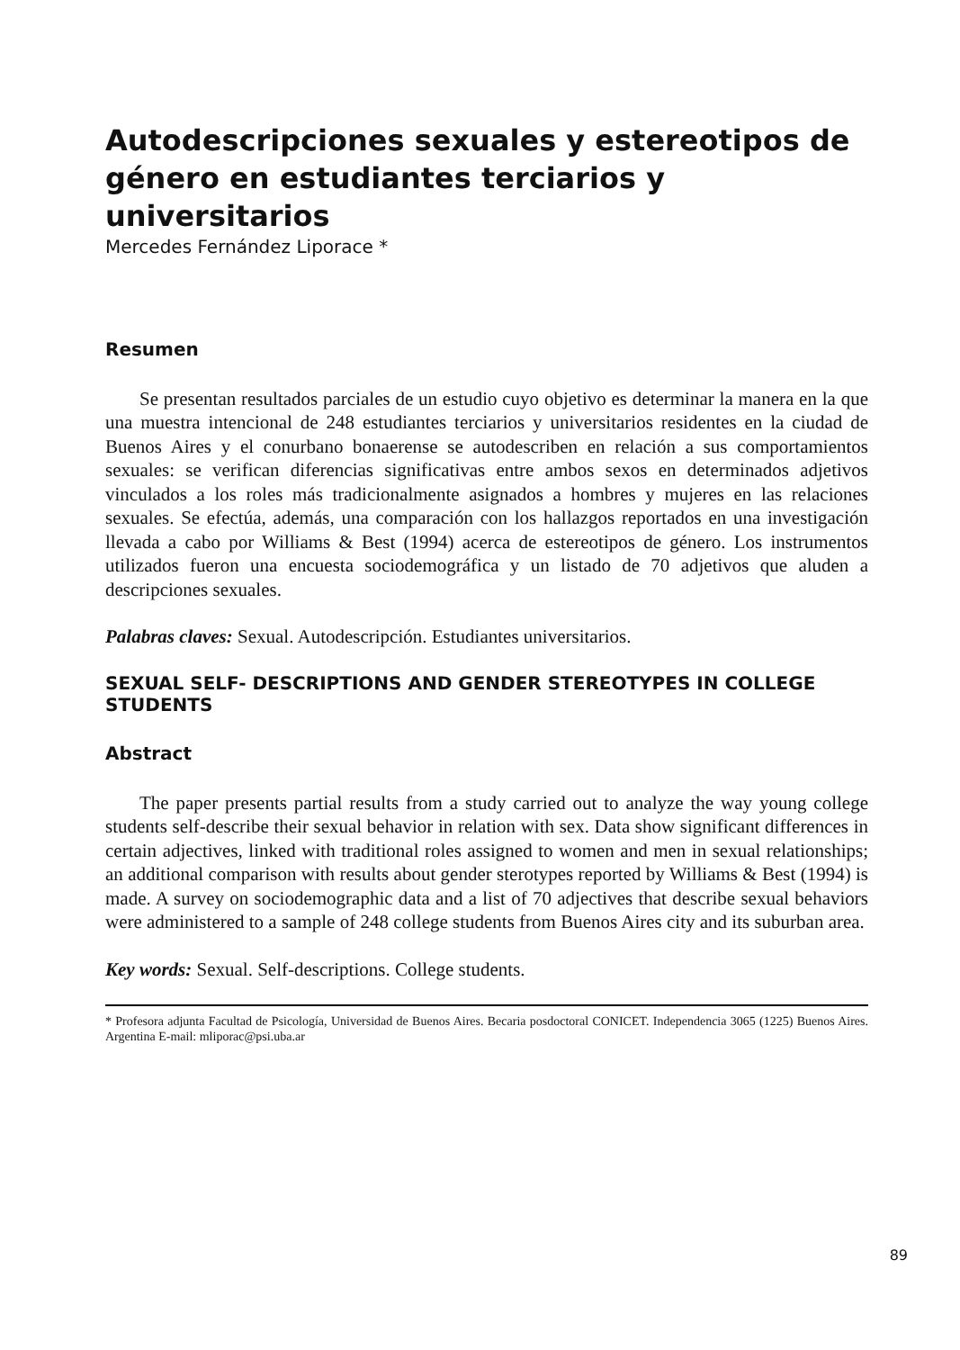Autodescripciones sexuales y estereotipos de género en estudiantes terciarios y universitarios
Mercedes Fernández Liporace *
Resumen
Se presentan resultados parciales de un estudio cuyo objetivo es determinar la manera en la que una muestra intencional de 248 estudiantes terciarios y universitarios residentes en la ciudad de Buenos Aires y el conurbano bonaerense se autodescriben en relación a sus comportamientos sexuales: se verifican diferencias significativas entre ambos sexos en determinados adjetivos vinculados a los roles más tradicionalmente asignados a hombres y mujeres en las relaciones sexuales. Se efectúa, además, una comparación con los hallazgos reportados en una investigación llevada a cabo por Williams & Best (1994) acerca de estereotipos de género. Los instrumentos utilizados fueron una encuesta sociodemográfica y un listado de 70 adjetivos que aluden a descripciones sexuales.
Palabras claves: Sexual. Autodescripción. Estudiantes universitarios.
SEXUAL SELF- DESCRIPTIONS AND GENDER STEREOTYPES IN COLLEGE STUDENTS
Abstract
The paper presents partial results from a study carried out to analyze the way young college students self-describe their sexual behavior in relation with sex. Data show significant differences in certain adjectives, linked with traditional roles assigned to women and men in sexual relationships; an additional comparison with results about gender sterotypes reported by Williams & Best (1994) is made. A survey on sociodemographic data and a list of 70 adjectives that describe sexual behaviors were administered to a sample of 248 college students from Buenos Aires city and its suburban area.
Key words: Sexual. Self-descriptions. College students.
* Profesora adjunta Facultad de Psicología, Universidad de Buenos Aires. Becaria posdoctoral CONICET. Independencia 3065 (1225) Buenos Aires. Argentina E-mail: mliporac@psi.uba.ar
89